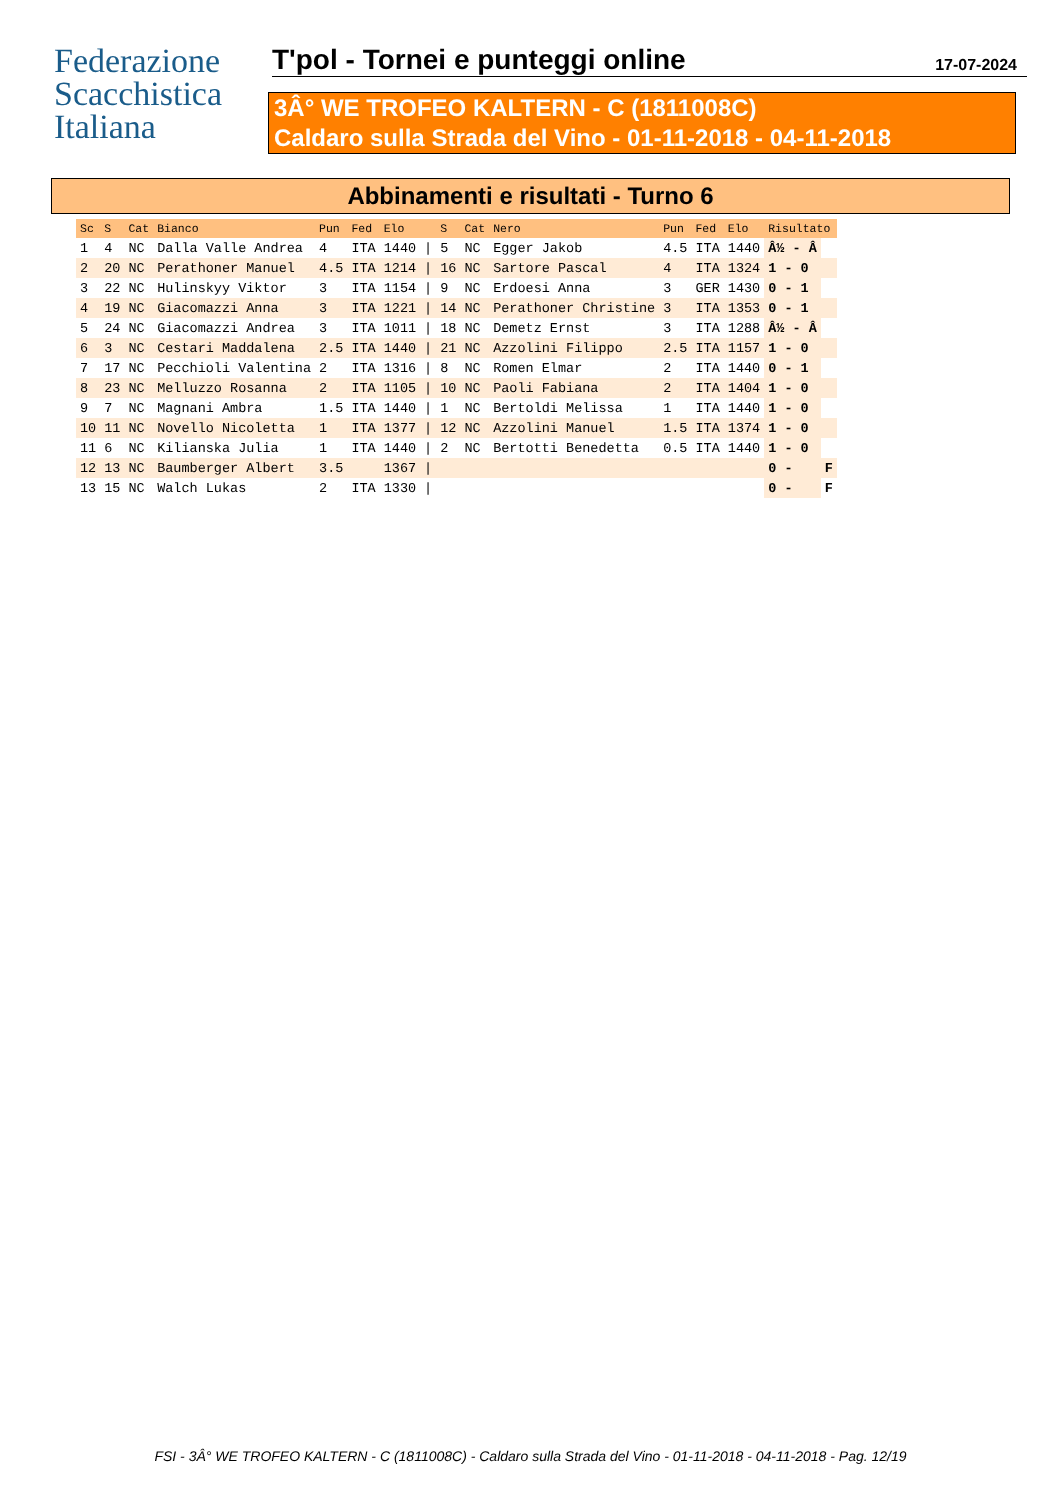Federazione
Scacchistica
Italiana
T'pol - Tornei e punteggi online 17-07-2024
3Â° WE TROFEO KALTERN - C (1811008C)
Caldaro sulla Strada del Vino - 01-11-2018 - 04-11-2018
Abbinamenti e risultati - Turno 6
| Sc | S | Cat | Bianco | Pun | Fed | Elo | | S | Cat | Nero | Pun | Fed | Elo | Risultato | |
| --- | --- | --- | --- | --- | --- | --- | --- | --- | --- | --- | --- | --- | --- | --- | --- |
| 1 | 4 | NC | Dalla Valle Andrea | 4 | ITA | 1440 | / | 5 | NC | Egger Jakob | 4.5 | ITA | 1440 | Â½ - Â | |
| 2 | 20 | NC | Perathoner Manuel | 4.5 | ITA | 1214 | / | 16 | NC | Sartore Pascal | 4 | ITA | 1324 | 1 - 0 | |
| 3 | 22 | NC | Hulinskyy Viktor | 3 | ITA | 1154 | / | 9 | NC | Erdoesi Anna | 3 | GER | 1430 | 0 - 1 | |
| 4 | 19 | NC | Giacomazzi Anna | 3 | ITA | 1221 | / | 14 | NC | Perathoner Christine | 3 | ITA | 1353 | 0 - 1 | |
| 5 | 24 | NC | Giacomazzi Andrea | 3 | ITA | 1011 | / | 18 | NC | Demetz Ernst | 3 | ITA | 1288 | Â½ - Â | |
| 6 | 3 | NC | Cestari Maddalena | 2.5 | ITA | 1440 | / | 21 | NC | Azzolini Filippo | 2.5 | ITA | 1157 | 1 - 0 | |
| 7 | 17 | NC | Pecchioli Valentina | 2 | ITA | 1316 | / | 8 | NC | Romen Elmar | 2 | ITA | 1440 | 0 - 1 | |
| 8 | 23 | NC | Melluzzo Rosanna | 2 | ITA | 1105 | / | 10 | NC | Paoli Fabiana | 2 | ITA | 1404 | 1 - 0 | |
| 9 | 7 | NC | Magnani Ambra | 1.5 | ITA | 1440 | / | 1 | NC | Bertoldi Melissa | 1 | ITA | 1440 | 1 - 0 | |
| 10 | 11 | NC | Novello Nicoletta | 1 | ITA | 1377 | / | 12 | NC | Azzolini Manuel | 1.5 | ITA | 1374 | 1 - 0 | |
| 11 | 6 | NC | Kilianska Julia | 1 | ITA | 1440 | / | 2 | NC | Bertotti Benedetta | 0.5 | ITA | 1440 | 1 - 0 | |
| 12 | 13 | NC | Baumberger Albert | 3.5 | | 1367 | / | | | | | | | 0 - | F |
| 13 | 15 | NC | Walch Lukas | 2 | ITA | 1330 | / | | | | | | | 0 - | F |
FSI - 3Â° WE TROFEO KALTERN - C (1811008C) - Caldaro sulla Strada del Vino - 01-11-2018 - 04-11-2018 - Pag. 12/19